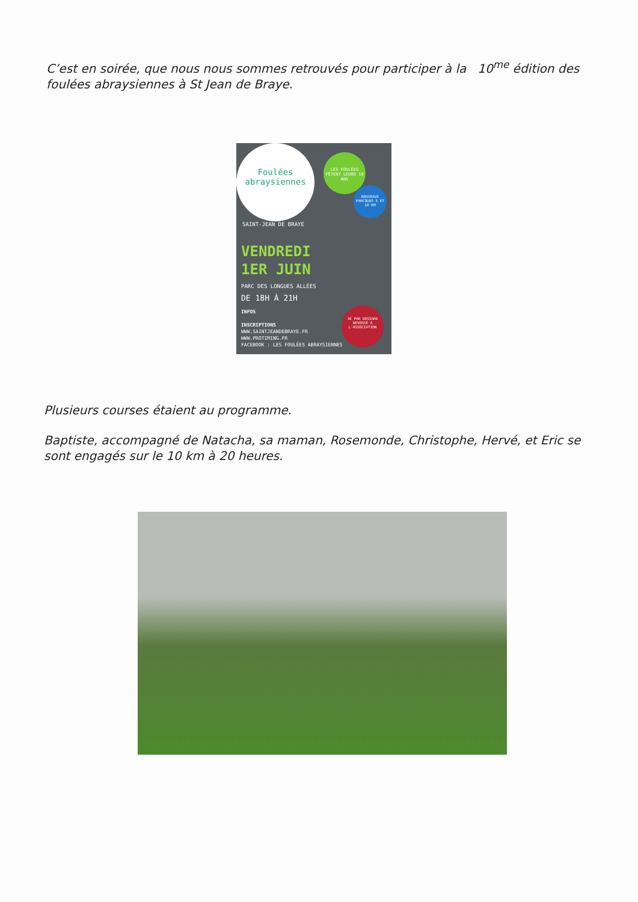C’est en soirée, que nous nous sommes retrouvés pour participer à la 10<sup>me</sup> édition des foulées abraysiennes à St Jean de Braye.
Foulées
abraysiennes
LES FOULÉES FÊTENT LEURS 10 ANS
NOUVEAUX PARCOURS 5 ET 10 KM
SAINT-JEAN DE BRAYE
VENDREDI
1ER JUIN
PARC DES LONGUES ALLÉES
DE 18H À 21H
INFOS
INSCRIPTIONS
WWW.SAINTJEANDEBRAYE.FR
WWW.PROTIMING.FR
FACEBOOK : LES FOULÉES ABRAYSIENNES
3€ PAR DOSSARD REVERSÉ À L'ASSOCIATION
Plusieurs courses étaient au programme.
Baptiste, accompagné de Natacha, sa maman, Rosemonde, Christophe, Hervé, et Eric se sont engagés sur le 10 km à 20 heures.